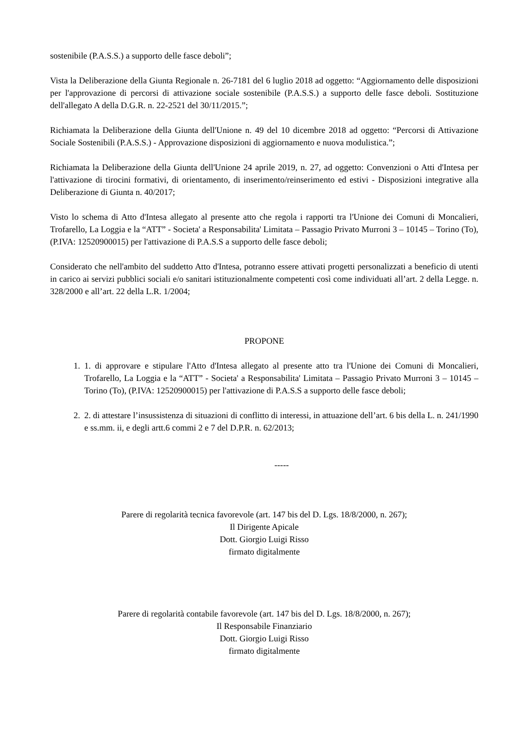sostenibile (P.A.S.S.) a supporto delle fasce deboli”;
Vista la Deliberazione della Giunta Regionale n. 26-7181 del 6 luglio 2018 ad oggetto: “Aggiornamento delle disposizioni per l'approvazione di percorsi di attivazione sociale sostenibile (P.A.S.S.) a supporto delle fasce deboli. Sostituzione dell'allegato A della D.G.R. n. 22-2521 del 30/11/2015.”;
Richiamata la Deliberazione della Giunta dell'Unione n. 49 del 10 dicembre 2018 ad oggetto: “Percorsi di Attivazione Sociale Sostenibili (P.A.S.S.) - Approvazione disposizioni di aggiornamento e nuova modulistica.”;
Richiamata la Deliberazione della Giunta dell'Unione 24 aprile 2019, n. 27, ad oggetto: Convenzioni o Atti d'Intesa per l'attivazione di tirocini formativi, di orientamento, di inserimento/reinserimento ed estivi - Disposizioni integrative alla Deliberazione di Giunta n. 40/2017;
Visto lo schema di Atto d'Intesa allegato al presente atto che regola i rapporti tra l'Unione dei Comuni di Moncalieri, Trofarello, La Loggia e la “ATT” - Societa' a Responsabilita' Limitata – Passagio Privato Murroni 3 – 10145 – Torino (To), (P.IVA: 12520900015) per l'attivazione di P.A.S.S a supporto delle fasce deboli;
Considerato che nell'ambito del suddetto Atto d'Intesa, potranno essere attivati progetti personalizzati a beneficio di utenti in carico ai servizi pubblici sociali e/o sanitari istituzionalmente competenti così come individuati all’art. 2 della Legge. n. 328/2000 e all’art. 22 della L.R. 1/2004;
PROPONE
1. 1. di approvare e stipulare l'Atto d'Intesa allegato al presente atto tra l'Unione dei Comuni di Moncalieri, Trofarello, La Loggia e la “ATT” - Societa' a Responsabilita' Limitata – Passagio Privato Murroni 3 – 10145 – Torino (To), (P.IVA: 12520900015) per l'attivazione di P.A.S.S a supporto delle fasce deboli;
2. 2. di attestare l’insussistenza di situazioni di conflitto di interessi, in attuazione dell’art. 6 bis della L. n. 241/1990 e ss.mm. ii, e degli artt.6 commi 2 e 7 del D.P.R. n. 62/2013;
-----
Parere di regolarità tecnica favorevole (art. 147 bis del D. Lgs. 18/8/2000, n. 267);
Il Dirigente Apicale
Dott. Giorgio Luigi Risso
firmato digitalmente
Parere di regolarità contabile favorevole (art. 147 bis del D. Lgs. 18/8/2000, n. 267);
Il Responsabile Finanziario
Dott. Giorgio Luigi Risso
firmato digitalmente